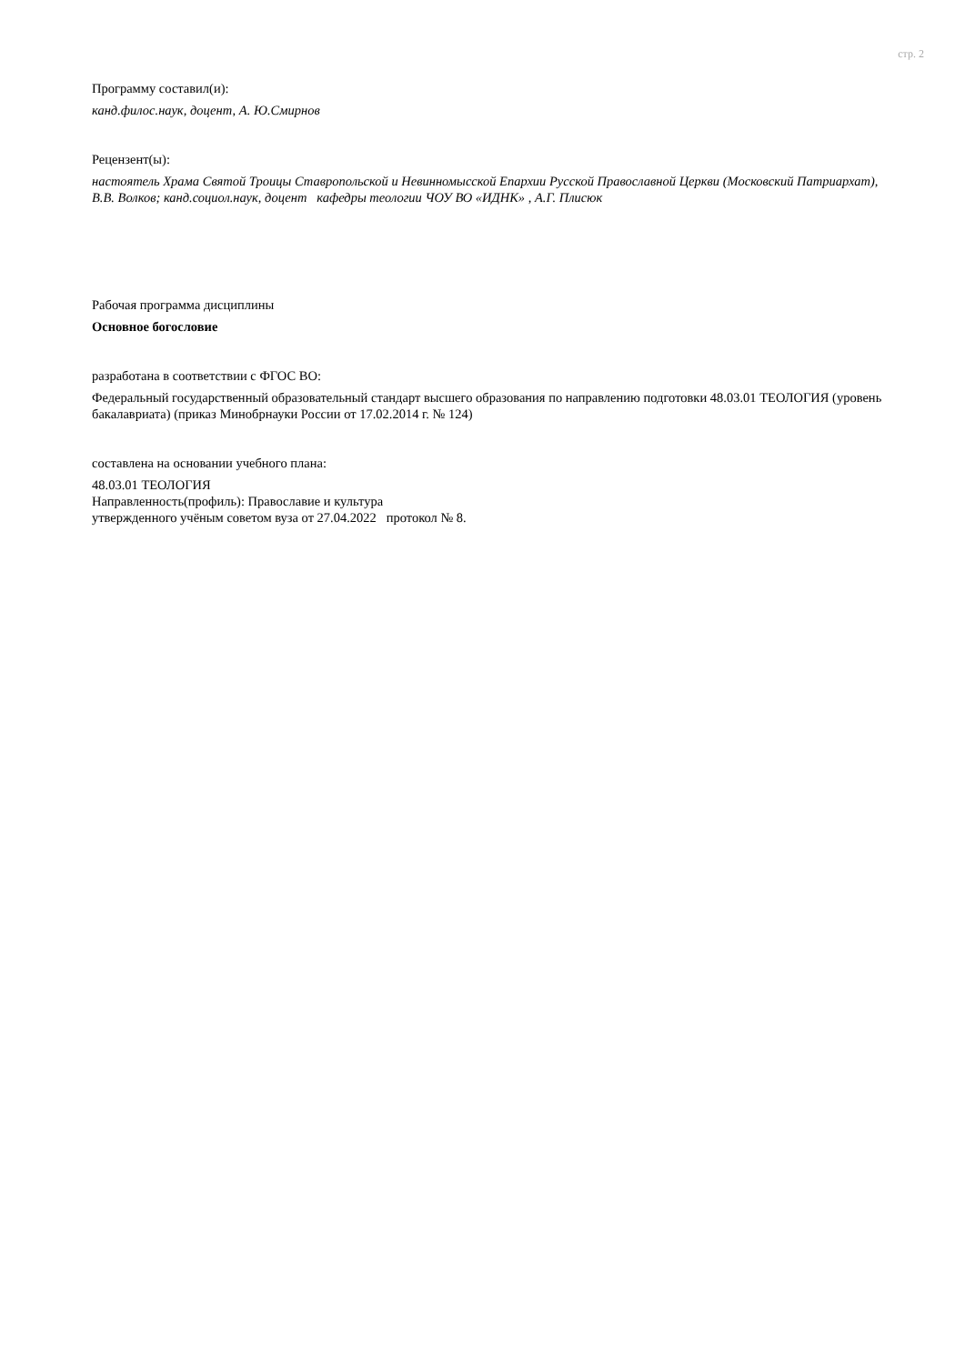стр. 2
Программу составил(и):
канд.филос.наук, доцент, А. Ю.Смирнов
Рецензент(ы):
настоятель Храма Святой Троицы Ставропольской и Невинномысской Епархии Русской Православной Церкви (Московский Патриархат),
В.В. Волков; канд.социол.наук, доцент кафедры теологии ЧОУ ВО «ИДНК» , А.Г. Плисюк
Рабочая программа дисциплины
Основное богословие
разработана в соответствии с ФГОС ВО:
Федеральный государственный образовательный стандарт высшего образования по направлению подготовки 48.03.01 ТЕОЛОГИЯ (уровень бакалавриата) (приказ Минобрнауки России от 17.02.2014 г. № 124)
составлена на основании учебного плана:
48.03.01 ТЕОЛОГИЯ
Направленность(профиль): Православие и культура
утвержденного учёным советом вуза от 27.04.2022 протокол № 8.